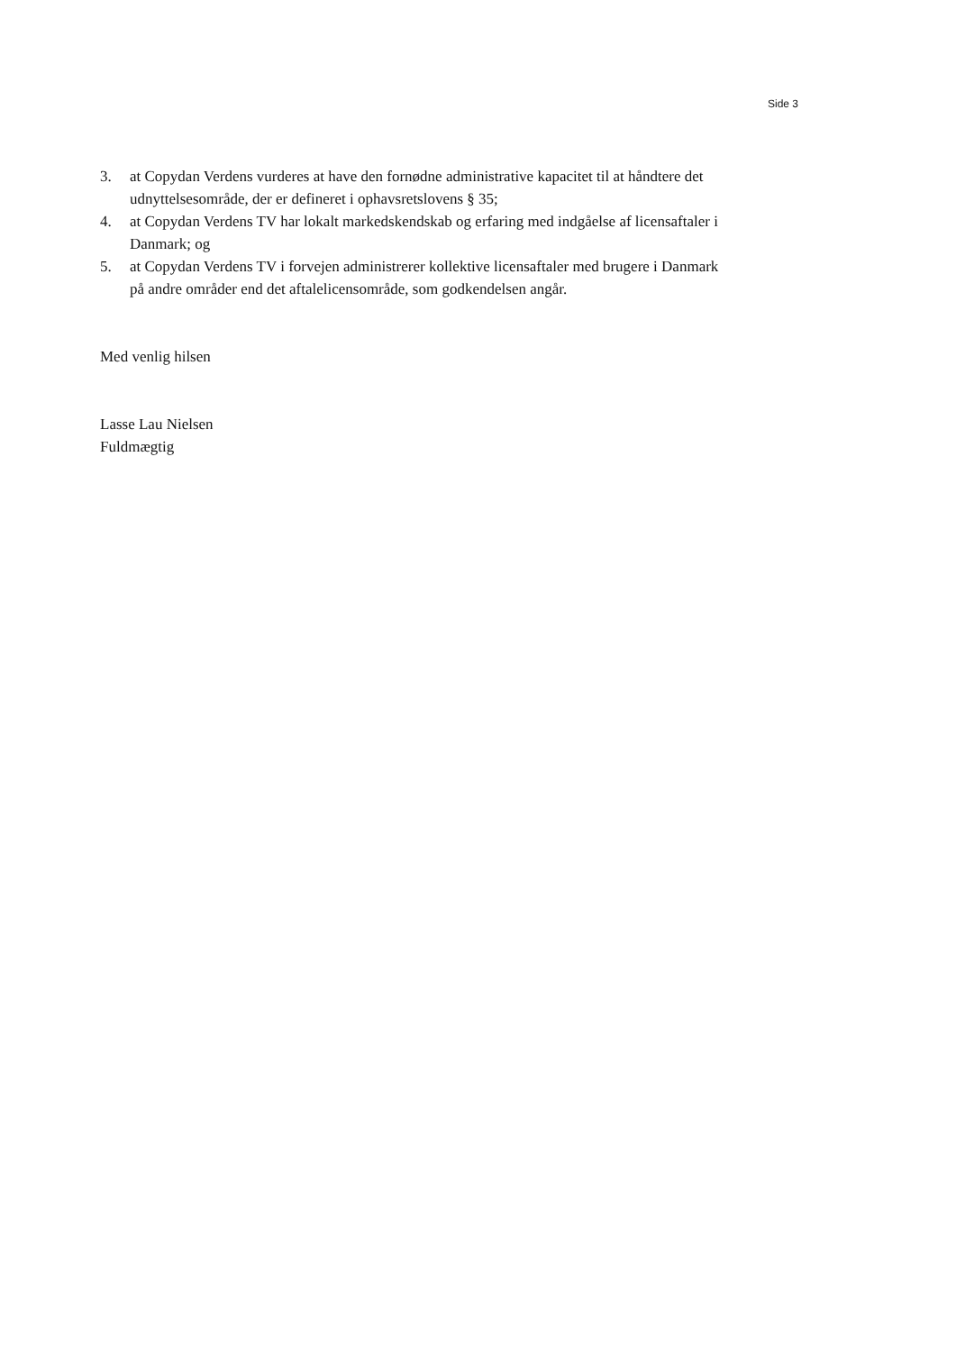Side 3
3. at Copydan Verdens vurderes at have den fornødne administrative kapacitet til at håndtere det udnyttelsesområde, der er defineret i ophavsretslovens § 35;
4. at Copydan Verdens TV har lokalt markedskendskab og erfaring med indgåelse af licensaftaler i Danmark; og
5. at Copydan Verdens TV i forvejen administrerer kollektive licensaftaler med brugere i Danmark på andre områder end det aftalelicensområde, som godkendelsen angår.
Med venlig hilsen
Lasse Lau Nielsen
Fuldmægtig